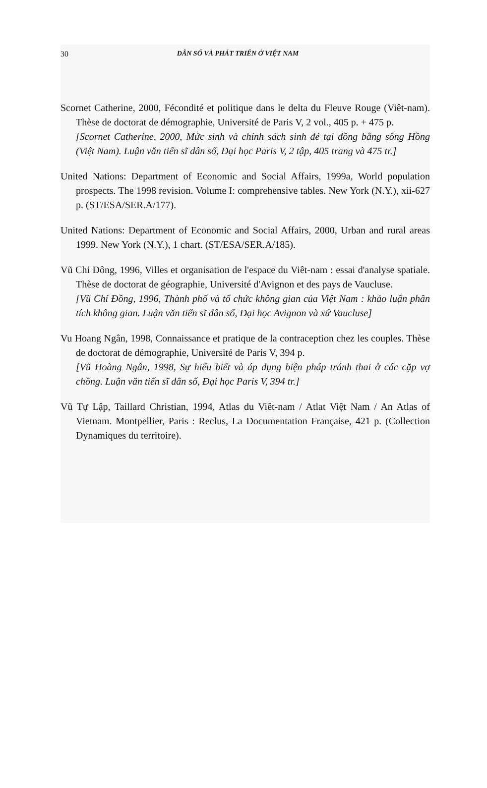30 DÂN SỐ VÀ PHÁT TRIỂN Ở VIỆT NAM
Scornet Catherine, 2000, Fécondité et politique dans le delta du Fleuve Rouge (Viêt-nam). Thèse de doctorat de démographie, Université de Paris V, 2 vol., 405 p. + 475 p.
[Scornet Catherine, 2000, Mức sinh và chính sách sinh đẻ tại đồng bằng sông Hồng (Việt Nam). Luận văn tiến sĩ dân số, Đại học Paris V, 2 tập, 405 trang và 475 tr.]
United Nations: Department of Economic and Social Affairs, 1999a, World population prospects. The 1998 revision. Volume I: comprehensive tables. New York (N.Y.), xii-627 p. (ST/ESA/SER.A/177).
United Nations: Department of Economic and Social Affairs, 2000, Urban and rural areas 1999. New York (N.Y.), 1 chart. (ST/ESA/SER.A/185).
Vũ Chi Dông, 1996, Villes et organisation de l'espace du Viêt-nam : essai d'analyse spatiale. Thèse de doctorat de géographie, Université d'Avignon et des pays de Vaucluse.
[Vũ Chí Đồng, 1996, Thành phố và tổ chức không gian của Việt Nam : khảo luận phân tích không gian. Luận văn tiến sĩ dân số, Đại học Avignon và xứ Vaucluse]
Vu Hoang Ngân, 1998, Connaissance et pratique de la contraception chez les couples. Thèse de doctorat de démographie, Université de Paris V, 394 p.
[Vũ Hoàng Ngân, 1998, Sự hiểu biết và áp dụng biện pháp tránh thai ở các cặp vợ chồng. Luận văn tiến sĩ dân số, Đại học Paris V, 394 tr.]
Vũ Tự Lập, Taillard Christian, 1994, Atlas du Viêt-nam / Atlat Việt Nam / An Atlas of Vietnam. Montpellier, Paris : Reclus, La Documentation Française, 421 p. (Collection Dynamiques du territoire).